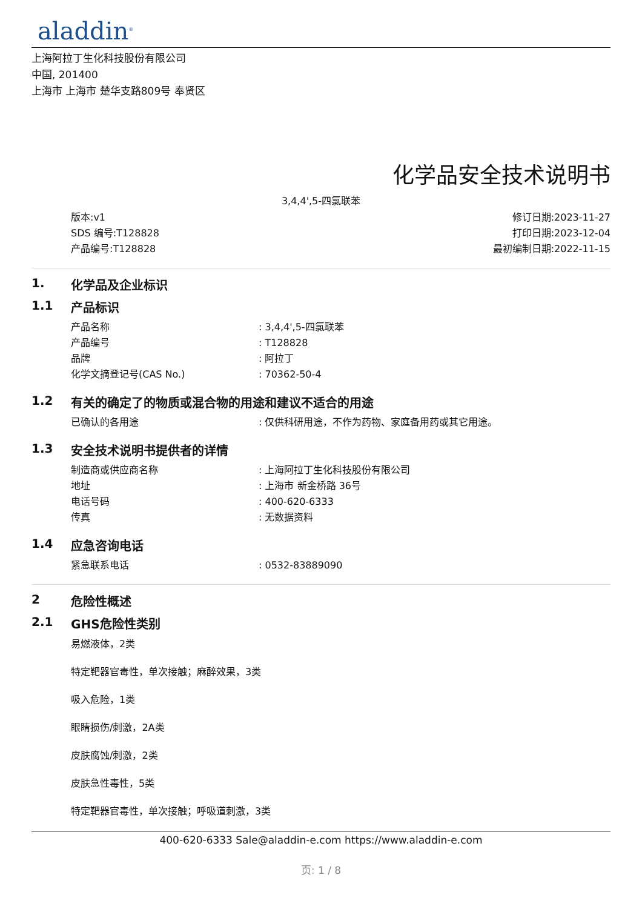aladdin<sup>®</sup>
上海阿拉丁生化科技股份有限公司
中国, 201400
上海市 上海市 楚华支路809号 奉贤区
化学品安全技术说明书
3,4,4',5-四氯联苯
版本:v1
SDS 编号:T128828
产品编号:T128828
修订日期:2023-11-27
打印日期:2023-12-04
最初编制日期:2022-11-15
1. 化学品及企业标识
1.1 产品标识
产品名称: 3,4,4',5-四氯联苯
产品编号: T128828
品牌: 阿拉丁
化学文摘登记号(CAS No.): 70362-50-4
1.2 有关的确定了的物质或混合物的用途和建议不适合的用途
已确认的各用途: 仅供科研用途，不作为药物、家庭备用药或其它用途。
1.3 安全技术说明书提供者的详情
制造商或供应商名称: 上海阿拉丁生化科技股份有限公司
地址: 上海市 新金桥路 36号
电话号码: 400-620-6333
传真: 无数据资料
1.4 应急咨询电话
紧急联系电话: 0532-83889090
2 危险性概述
2.1 GHS危险性类别
易燃液体，2类
特定靶器官毒性，单次接触；麻醉效果，3类
吸入危险，1类
眼睛损伤/刺激，2A类
皮肤腐蚀/刺激，2类
皮肤急性毒性，5类
特定靶器官毒性，单次接触；呼吸道刺激，3类
400-620-6333 Sale@aladdin-e.com https://www.aladdin-e.com
页: 1 / 8